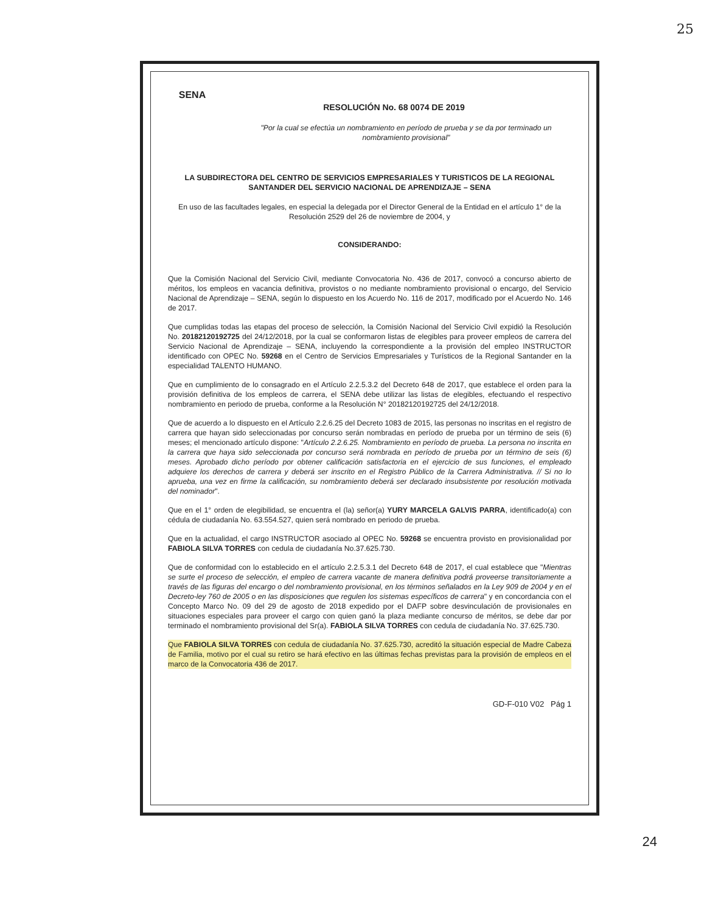25
SENA
RESOLUCIÓN No. 68 0074 DE 2019
"Por la cual se efectúa un nombramiento en período de prueba y se da por terminado un nombramiento provisional"
LA SUBDIRECTORA DEL CENTRO DE SERVICIOS EMPRESARIALES Y TURISTICOS DE LA REGIONAL SANTANDER DEL SERVICIO NACIONAL DE APRENDIZAJE – SENA
En uso de las facultades legales, en especial la delegada por el Director General de la Entidad en el artículo 1° de la Resolución 2529 del 26 de noviembre de 2004, y
CONSIDERANDO:
Que la Comisión Nacional del Servicio Civil, mediante Convocatoria No. 436 de 2017, convocó a concurso abierto de méritos, los empleos en vacancia definitiva, provistos o no mediante nombramiento provisional o encargo, del Servicio Nacional de Aprendizaje – SENA, según lo dispuesto en los Acuerdo No. 116 de 2017, modificado por el Acuerdo No. 146 de 2017.
Que cumplidas todas las etapas del proceso de selección, la Comisión Nacional del Servicio Civil expidió la Resolución No. 20182120192725 del 24/12/2018, por la cual se conformaron listas de elegibles para proveer empleos de carrera del Servicio Nacional de Aprendizaje – SENA, incluyendo la correspondiente a la provisión del empleo INSTRUCTOR identificado con OPEC No. 59268 en el Centro de Servicios Empresariales y Turísticos de la Regional Santander en la especialidad TALENTO HUMANO.
Que en cumplimiento de lo consagrado en el Artículo 2.2.5.3.2 del Decreto 648 de 2017, que establece el orden para la provisión definitiva de los empleos de carrera, el SENA debe utilizar las listas de elegibles, efectuando el respectivo nombramiento en periodo de prueba, conforme a la Resolución N° 20182120192725 del 24/12/2018.
Que de acuerdo a lo dispuesto en el Artículo 2.2.6.25 del Decreto 1083 de 2015, las personas no inscritas en el registro de carrera que hayan sido seleccionadas por concurso serán nombradas en período de prueba por un término de seis (6) meses; el mencionado artículo dispone: "Artículo 2.2.6.25. Nombramiento en período de prueba. La persona no inscrita en la carrera que haya sido seleccionada por concurso será nombrada en período de prueba por un término de seis (6) meses. Aprobado dicho período por obtener calificación satisfactoria en el ejercicio de sus funciones, el empleado adquiere los derechos de carrera y deberá ser inscrito en el Registro Público de la Carrera Administrativa. // Si no lo aprueba, una vez en firme la calificación, su nombramiento deberá ser declarado insubsistente por resolución motivada del nominador".
Que en el 1° orden de elegibilidad, se encuentra el (la) señor(a) YURY MARCELA GALVIS PARRA, identificado(a) con cédula de ciudadanía No. 63.554.527, quien será nombrado en periodo de prueba.
Que en la actualidad, el cargo INSTRUCTOR asociado al OPEC No. 59268 se encuentra provisto en provisionalidad por FABIOLA SILVA TORRES con cedula de ciudadanía No.37.625.730.
Que de conformidad con lo establecido en el artículo 2.2.5.3.1 del Decreto 648 de 2017, el cual establece que "Mientras se surte el proceso de selección, el empleo de carrera vacante de manera definitiva podrá proveerse transitoriamente a través de las figuras del encargo o del nombramiento provisional, en los términos señalados en la Ley 909 de 2004 y en el Decreto-ley 760 de 2005 o en las disposiciones que regulen los sistemas específicos de carrera" y en concordancia con el Concepto Marco No. 09 del 29 de agosto de 2018 expedido por el DAFP sobre desvinculación de provisionales en situaciones especiales para proveer el cargo con quien ganó la plaza mediante concurso de méritos, se debe dar por terminado el nombramiento provisional del Sr(a). FABIOLA SILVA TORRES con cedula de ciudadanía No. 37.625.730.
Que FABIOLA SILVA TORRES con cedula de ciudadanía No. 37.625.730, acreditó la situación especial de Madre Cabeza de Familia, motivo por el cual su retiro se hará efectivo en las últimas fechas previstas para la provisión de empleos en el marco de la Convocatoria 436 de 2017.
GD-F-010 V02 Pág 1
24